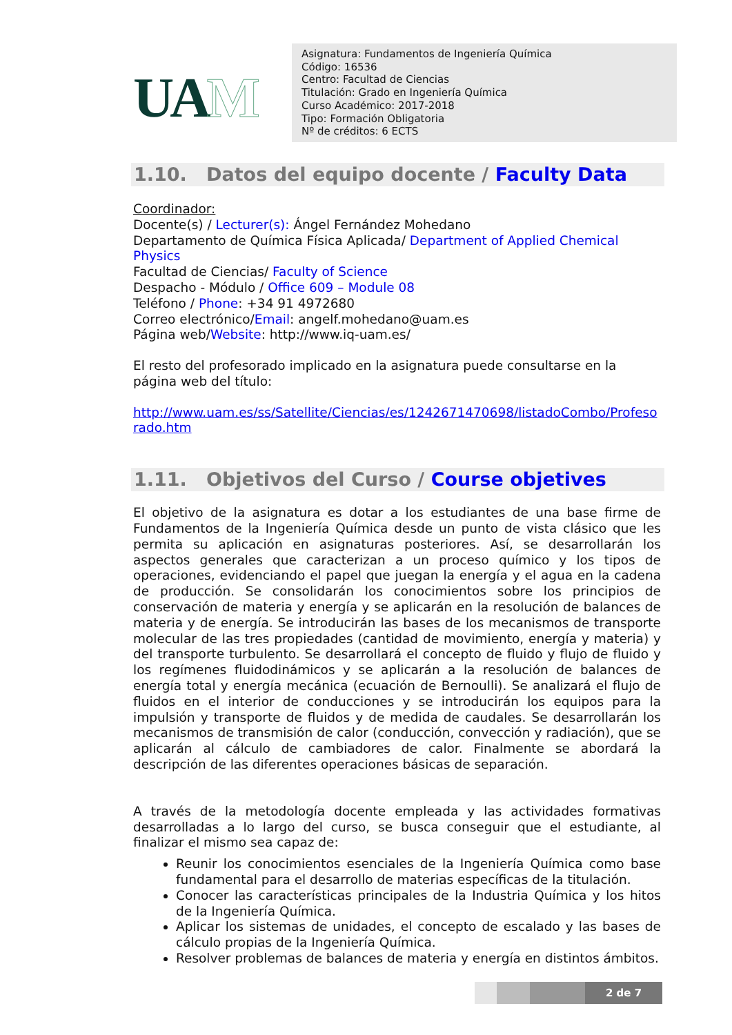UAM
Asignatura: Fundamentos de Ingeniería Química
Código: 16536
Centro: Facultad de Ciencias
Titulación: Grado en Ingeniería Química
Curso Académico: 2017-2018
Tipo: Formación Obligatoria
Nº de créditos: 6 ECTS
1.10. Datos del equipo docente / Faculty Data
Coordinador:
Docente(s) / Lecturer(s): Ángel Fernández Mohedano
Departamento de Química Física Aplicada/ Department of Applied Chemical Physics
Facultad de Ciencias/ Faculty of Science
Despacho - Módulo / Office 609 – Module 08
Teléfono / Phone: +34 91 4972680
Correo electrónico/Email: angelf.mohedano@uam.es
Página web/Website: http://www.iq-uam.es/
El resto del profesorado implicado en la asignatura puede consultarse en la página web del título:
http://www.uam.es/ss/Satellite/Ciencias/es/1242671470698/listadoCombo/Profesorado.htm
1.11. Objetivos del Curso / Course objetives
El objetivo de la asignatura es dotar a los estudiantes de una base firme de Fundamentos de la Ingeniería Química desde un punto de vista clásico que les permita su aplicación en asignaturas posteriores. Así, se desarrollarán los aspectos generales que caracterizan a un proceso químico y los tipos de operaciones, evidenciando el papel que juegan la energía y el agua en la cadena de producción. Se consolidarán los conocimientos sobre los principios de conservación de materia y energía y se aplicarán en la resolución de balances de materia y de energía. Se introducirán las bases de los mecanismos de transporte molecular de las tres propiedades (cantidad de movimiento, energía y materia) y del transporte turbulento. Se desarrollará el concepto de fluido y flujo de fluido y los regímenes fluidodinámicos y se aplicarán a la resolución de balances de energía total y energía mecánica (ecuación de Bernoulli). Se analizará el flujo de fluidos en el interior de conducciones y se introducirán los equipos para la impulsión y transporte de fluidos y de medida de caudales. Se desarrollarán los mecanismos de transmisión de calor (conducción, convección y radiación), que se aplicarán al cálculo de cambiadores de calor. Finalmente se abordará la descripción de las diferentes operaciones básicas de separación.
A través de la metodología docente empleada y las actividades formativas desarrolladas a lo largo del curso, se busca conseguir que el estudiante, al finalizar el mismo sea capaz de:
Reunir los conocimientos esenciales de la Ingeniería Química como base fundamental para el desarrollo de materias específicas de la titulación.
Conocer las características principales de la Industria Química y los hitos de la Ingeniería Química.
Aplicar los sistemas de unidades, el concepto de escalado y las bases de cálculo propias de la Ingeniería Química.
Resolver problemas de balances de materia y energía en distintos ámbitos.
2 de 7